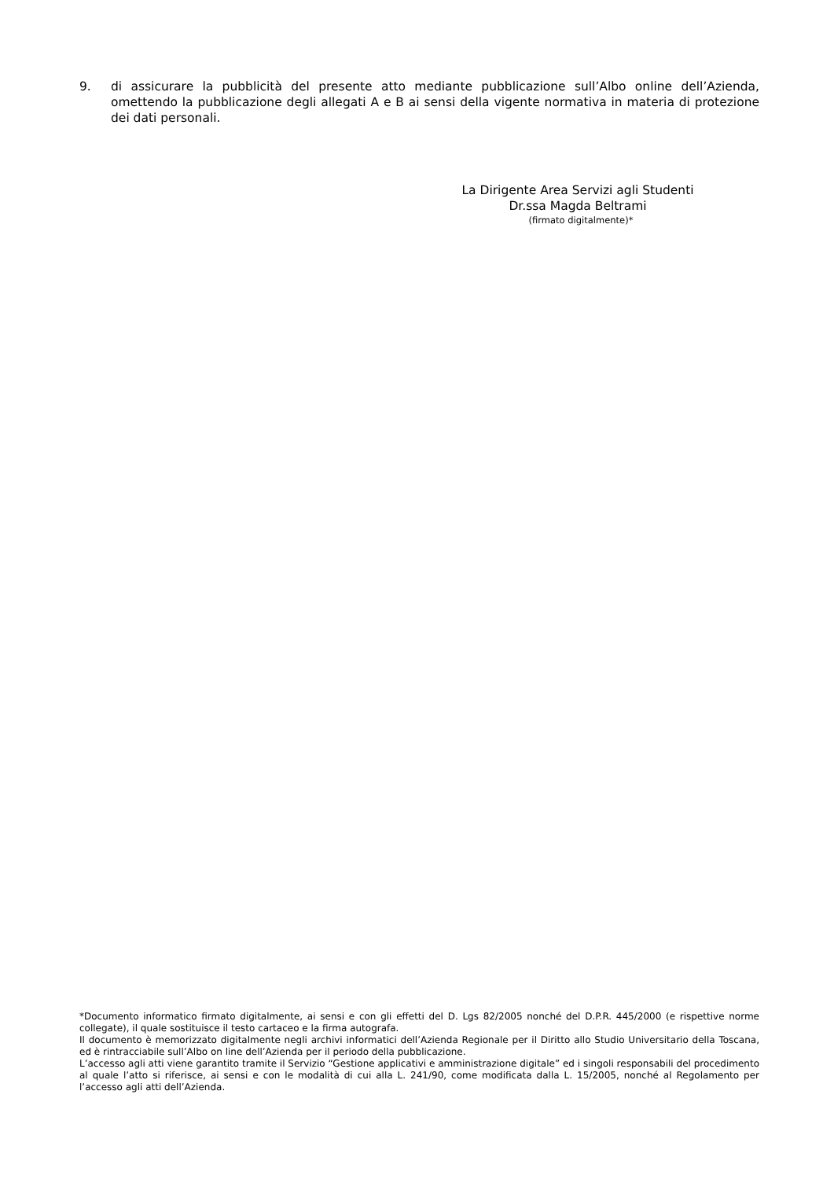9. di assicurare la pubblicità del presente atto mediante pubblicazione sull’Albo online dell’Azienda, omettendo la pubblicazione degli allegati A e B ai sensi della vigente normativa in materia di protezione dei dati personali.
La Dirigente Area Servizi agli Studenti
Dr.ssa Magda Beltrami
(firmato digitalmente)*
*Documento informatico firmato digitalmente, ai sensi e con gli effetti del D. Lgs 82/2005 nonché del D.P.R. 445/2000 (e rispettive norme collegate), il quale sostituisce il testo cartaceo e la firma autografa.
Il documento è memorizzato digitalmente negli archivi informatici dell’Azienda Regionale per il Diritto allo Studio Universitario della Toscana, ed è rintracciabile sull’Albo on line dell’Azienda per il periodo della pubblicazione.
L’accesso agli atti viene garantito tramite il Servizio “Gestione applicativi e amministrazione digitale” ed i singoli responsabili del procedimento al quale l’atto si riferisce, ai sensi e con le modalità di cui alla L. 241/90, come modificata dalla L. 15/2005, nonché al Regolamento per l’accesso agli atti dell’Azienda.